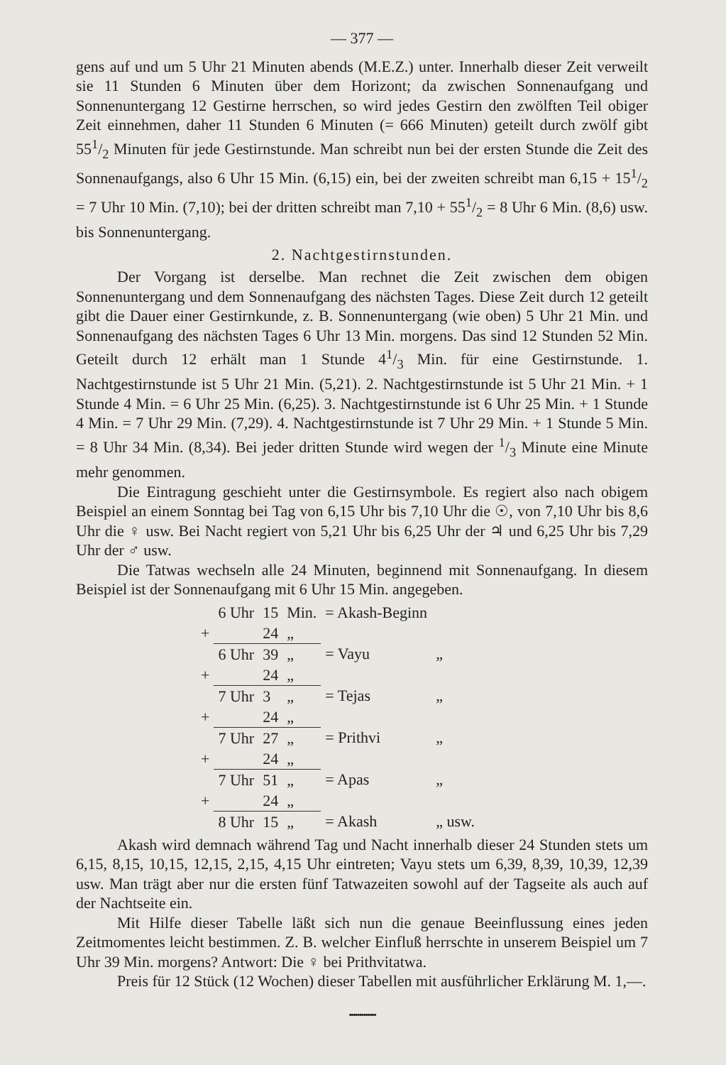— 377 —
gens auf und um 5 Uhr 21 Minuten abends (M.E.Z.) unter. Innerhalb dieser Zeit verweilt sie 11 Stunden 6 Minuten über dem Horizont; da zwischen Sonnenaufgang und Sonnenuntergang 12 Gestirne herrschen, so wird jedes Gestirn den zwölften Teil obiger Zeit einnehmen, daher 11 Stunden 6 Minuten (= 666 Minuten) geteilt durch zwölf gibt 551/2 Minuten für jede Gestirnstunde. Man schreibt nun bei der ersten Stunde die Zeit des Sonnenaufgangs, also 6 Uhr 15 Min. (6,15) ein, bei der zweiten schreibt man 6,15 + 151/2 = 7 Uhr 10 Min. (7,10); bei der dritten schreibt man 7,10 + 551/2 = 8 Uhr 6 Min. (8,6) usw. bis Sonnenuntergang.
2. Nachtgestirnstunden.
Der Vorgang ist derselbe. Man rechnet die Zeit zwischen dem obigen Sonnenuntergang und dem Sonnenaufgang des nächsten Tages. Diese Zeit durch 12 geteilt gibt die Dauer einer Gestirnkunde, z. B. Sonnenuntergang (wie oben) 5 Uhr 21 Min. und Sonnenaufgang des nächsten Tages 6 Uhr 13 Min. morgens. Das sind 12 Stunden 52 Min. Geteilt durch 12 erhält man 1 Stunde 41/3 Min. für eine Gestirnstunde. 1. Nachtgestirnstunde ist 5 Uhr 21 Min. (5,21). 2. Nachtgestirnstunde ist 5 Uhr 21 Min. + 1 Stunde 4 Min. = 6 Uhr 25 Min. (6,25). 3. Nachtgestirnstunde ist 6 Uhr 25 Min. + 1 Stunde 4 Min. = 7 Uhr 29 Min. (7,29). 4. Nachtgestirnstunde ist 7 Uhr 29 Min. + 1 Stunde 5 Min. = 8 Uhr 34 Min. (8,34). Bei jeder dritten Stunde wird wegen der 1/3 Minute eine Minute mehr genommen.
Die Eintragung geschieht unter die Gestirnsymbole. Es regiert also nach obigem Beispiel an einem Sonntag bei Tag von 6,15 Uhr bis 7,10 Uhr die ☉, von 7,10 Uhr bis 8,6 Uhr die ♀ usw. Bei Nacht regiert von 5,21 Uhr bis 6,25 Uhr der ♃ und 6,25 Uhr bis 7,29 Uhr der ♂ usw.
Die Tatwas wechseln alle 24 Minuten, beginnend mit Sonnenaufgang. In diesem Beispiel ist der Sonnenaufgang mit 6 Uhr 15 Min. angegeben.
| | 6 Uhr | 15 | Min. | = Akash-Beginn | |
| + | | 24 | „ | | |
| | 6 Uhr | 39 | „ | = Vayu | „ |
| + | | 24 | „ | | |
| | 7 Uhr | 3 | „ | = Tejas | „ |
| + | | 24 | „ | | |
| | 7 Uhr | 27 | „ | = Prithvi | „ |
| + | | 24 | „ | | |
| | 7 Uhr | 51 | „ | = Apas | „ |
| + | | 24 | „ | | |
| | 8 Uhr | 15 | „ | = Akash | „ usw. |
Akash wird demnach während Tag und Nacht innerhalb dieser 24 Stunden stets um 6,15, 8,15, 10,15, 12,15, 2,15, 4,15 Uhr eintreten; Vayu stets um 6,39, 8,39, 10,39, 12,39 usw. Man trägt aber nur die ersten fünf Tatwazeiten sowohl auf der Tagseite als auch auf der Nachtseite ein.
Mit Hilfe dieser Tabelle läßt sich nun die genaue Beeinflussung eines jeden Zeitmomentes leicht bestimmen. Z. B. welcher Einfluß herrschte in unserem Beispiel um 7 Uhr 39 Min. morgens? Antwort: Die ♀ bei Prithvitatwa.
Preis für 12 Stück (12 Wochen) dieser Tabellen mit ausführlicher Erklärung M. 1,—.
•••••••••••••